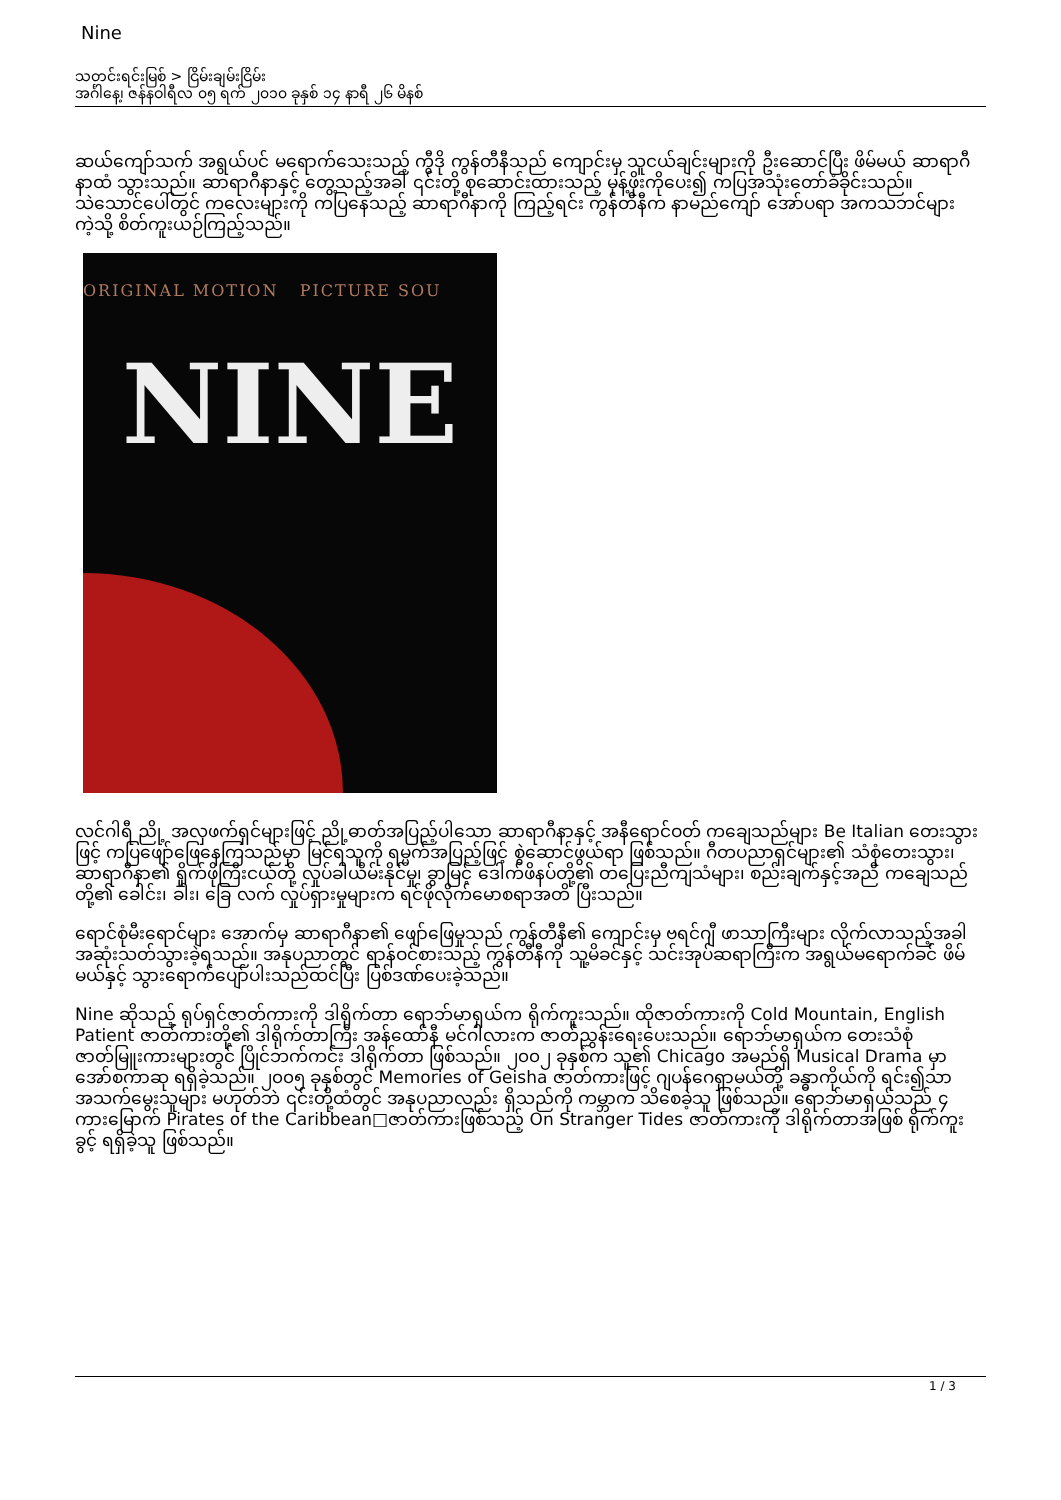Nine
သတင်းရင်းမြစ် > ငြိမ်းချမ်းငြိမ်း
အင်္ဂါနေ့၊ ဇန်နဝါရီလ ၀၅ ရက် ၂၀၁၀ ခုနှစ် ၁၄ နာရီ ၂၆ မိနစ်
ဆယ်ကျော်သက် အရွယ်ပင် မရောက်သေးသည့် ကွီဒို ကွန်တီနီသည် ကျောင်းမှ သူငယ်ချင်းများကို ဦးဆောင်ပြီး ဖိမ်မယ် ဆာရာဂီနာထံ သွားသည်။ ဆာရာဂီနာနှင့် တွေ့သည့်အခါ ၎င်းတို့ စုဆောင်းထားသည့် မုန့်ဖိုးကိုပေး၍ ကပြအသုံးတော်ခံခိုင်းသည်။ သဲသောင်ပေါ်တွင် ကလေးများကို ကပြနေသည့် ဆာရာဂီနာကို ကြည့်ရင်း ကွန်တီနီက နာမည်ကျော် အော်ပရာ အကသဘင်များကဲ့သို့ စိတ်ကူးယဉ်ကြည့်သည်။
ORIGINAL MOTION PICTURE SOU
NINE
လင်ဂါရီ ညို့ အလှဖက်ရှင်များဖြင့် ညို့ဓာတ်အပြည့်ပါသော ဆာရာဂီနာနှင့် အနီရောင်ဝတ် ကချေသည်များ Be Italian တေးသွားဖြင့် ကပြဖျော်ဖြေနေကြသည်မှာ မြင်ရသူကို ရမ္မက်အပြည့်ဖြင့် စွဲဆောင်ဖွယ်ရာ ဖြစ်သည်။ ဂီတပညာရှင်များ၏ သံစုံတေးသွား၊ ဆာရာဂီနာ၏ ရှိုက်ဖိုကြီးငယ်တို့ လှုပ်ခါယိမ်းနိုင်မှု၊ ခွာမြင့် ဒေါက်ဖိနပ်တို့၏ တပြေးညီကျသံများ၊ စည်းချက်နှင့်အညီ ကချေသည်တို့၏ ခေါင်း၊ ခါး၊ ခြေ လက် လှုပ်ရှားမှုများက ရင်ဖိုလိုက်မောစရာအတိ ပြီးသည်။
ရောင်စုံမီးရောင်များ အောက်မှ ဆာရာဂီနာ၏ ဖျော်ဖြေမှုသည် ကွန်တီနီ၏ ကျောင်းမှ ဗရင်ဂျီ ဖာသာကြီးများ လိုက်လာသည့်အခါ အဆုံးသတ်သွားခဲ့ရသည်။ အနုပညာတွင် ရာန်ဝင်စားသည့် ကွန်တီနီကို သူ့မိခင်နှင့် သင်းအုပ်ဆရာကြီးက အရွယ်မရောက်ခင် ဖိမ်မယ်နှင့် သွားရောက်ပျော်ပါးသည်ထင်ပြီး ပြစ်ဒဏ်ပေးခဲ့သည်။
Nine ဆိုသည့် ရုပ်ရှင်ဇာတ်ကားကို ဒါရိုက်တာ ရောဘ်မာရှယ်က ရိုက်ကူးသည်။ ထိုဇာတ်ကားကို Cold Mountain, English Patient ဇာတ်ကားတို့၏ ဒါရိုက်တာကြီး အန်ထော်နီ မင်ဂါလားက ဇာတ်ညွှန်းရေးပေးသည်။ ရောဘ်မာရှယ်က တေးသံစုံ ဇာတ်မြူးကားများတွင် ပြိုင်ဘက်ကင်း ဒါရိုက်တာ ဖြစ်သည်။ ၂၀၀၂ ခုနှစ်က သူ၏ Chicago အမည်ရှိ Musical Drama မှာ အော်စကာဆု ရရှိခဲ့သည်။ ၂၀၀၅ ခုနှစ်တွင် Memories of Geisha ဇာတ်ကားဖြင့် ဂျပန်ဂေရှာမယ်တို့ ခန္ဓာကိုယ်ကို ရင်း၍သာ အသက်မွေးသူများ မဟုတ်ဘဲ ၎င်းတို့ထံတွင် အနုပညာလည်း ရှိသည်ကို ကမ္ဘာက သိစေခဲ့သူ ဖြစ်သည်။ ရောဘ်မာရှယ်သည် ၄ ကားမြောက် Pirates of the Caribbean□ဇာတ်ကားဖြစ်သည့် On Stranger Tides ဇာတ်ကားကို ဒါရိုက်တာအဖြစ် ရိုက်ကူးခွင့် ရရှိခဲ့သူ ဖြစ်သည်။
1 / 3